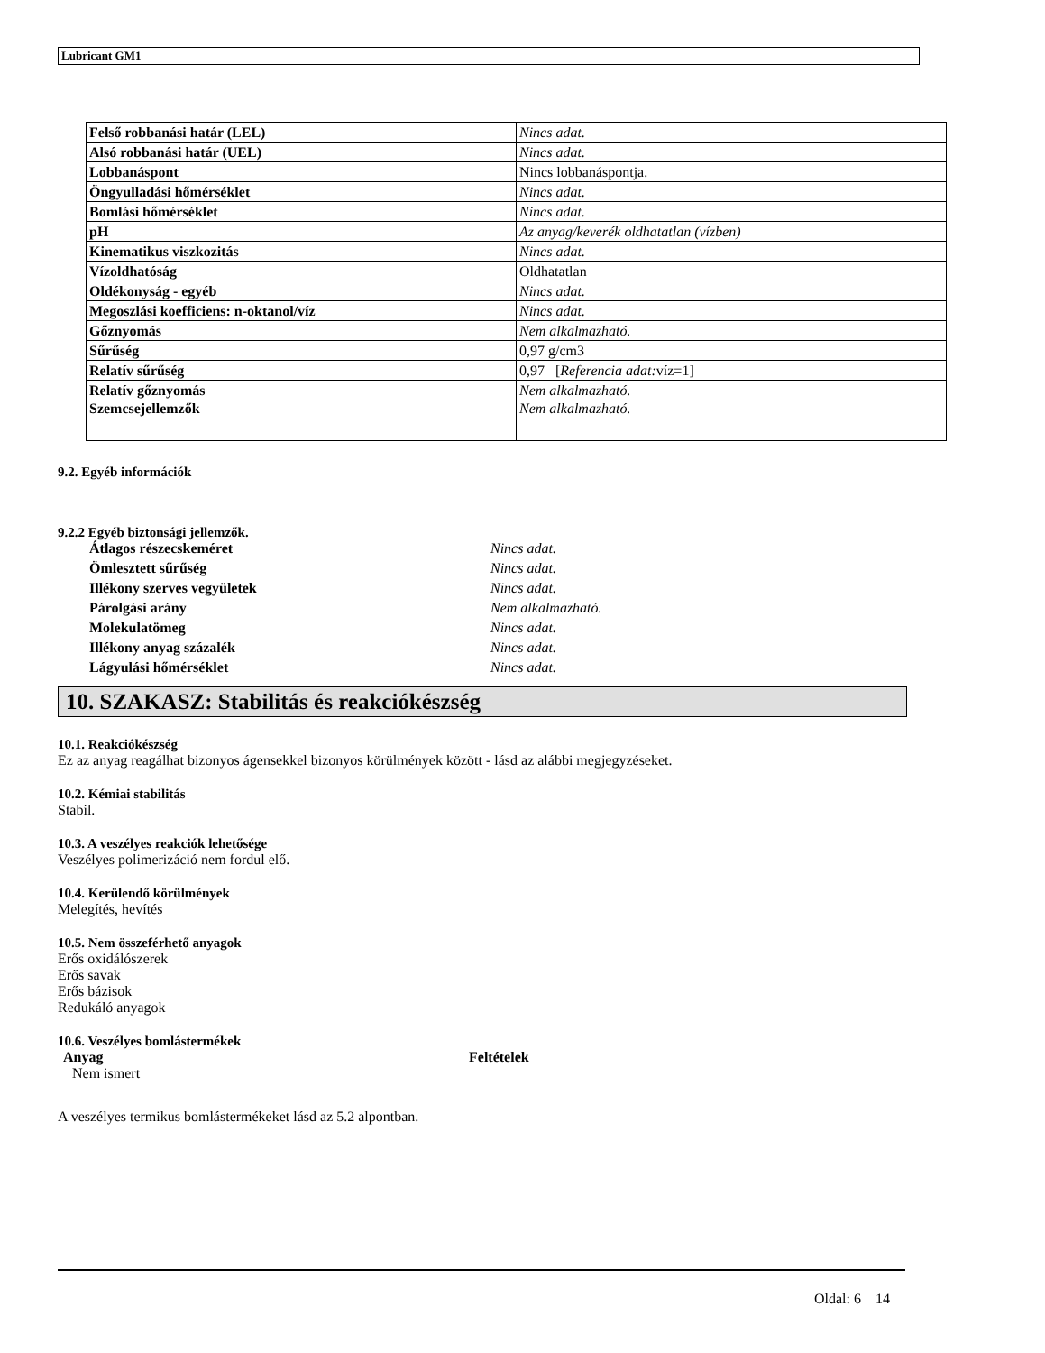Lubricant GM1
| Felső robbanási határ (LEL) | Nincs adat. |
| Alsó robbanási határ (UEL) | Nincs adat. |
| Lobbanáspont | Nincs lobbanáspontja. |
| Öngyulladási hőmérséklet | Nincs adat. |
| Bomlási hőmérséklet | Nincs adat. |
| pH | Az anyag/keverék oldhatatlan (vízben) |
| Kinematikus viszkozitás | Nincs adat. |
| Vízoldhatóság | Oldhatatlan |
| Oldékonyság - egyéb | Nincs adat. |
| Megoszlási koefficiens: n-oktanol/víz | Nincs adat. |
| Gőznyomás | Nem alkalmazható. |
| Sűrűség | 0,97 g/cm3 |
| Relatív sűrűség | 0,97 [ Referencia adat: víz=1] |
| Relatív gőznyomás | Nem alkalmazható. |
| Szemcsejellemzők | Nem alkalmazható. |
9.2. Egyéb információk
9.2.2 Egyéb biztonsági jellemzők.
Átlagos részecskeméret Nincs adat.
Ömlesztett sűrűség Nincs adat.
Illékony szerves vegyületek Nincs adat.
Párolgási arány Nem alkalmazható.
Molekulatömeg Nincs adat.
Illékony anyag százalék Nincs adat.
Lágyulási hőmérséklet Nincs adat.
10. SZAKASZ: Stabilitás és reakciókészség
10.1. Reakciókészség
Ez az anyag reagálhat bizonyos ágensekkel bizonyos körülmények között - lásd az alábbi megjegyzéseket.
10.2. Kémiai stabilitás
Stabil.
10.3. A veszélyes reakciók lehetősége
Veszélyes polimerizáció nem fordul elő.
10.4. Kerülendő körülmények
Melegítés, hevítés
10.5. Nem összeférhető anyagok
Erős oxidálószerek
Erős savak
Erős bázisok
Redukáló anyagok
10.6. Veszélyes bomlástermékek
Anyag Feltételek
Nem ismert
A veszélyes termikus bomlástermékeket lásd az 5.2 alpontban.
Oldal: 6 14